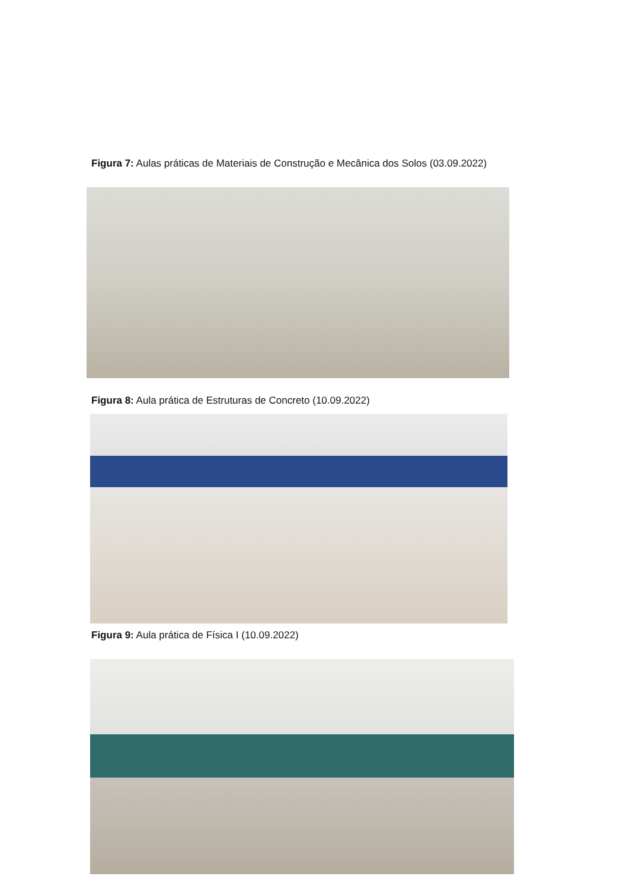Figura 7: Aulas práticas de Materiais de Construção e Mecânica dos Solos (03.09.2022)
Figura 8: Aula prática de Estruturas de Concreto (10.09.2022)
Figura 9: Aula prática de Física I (10.09.2022)